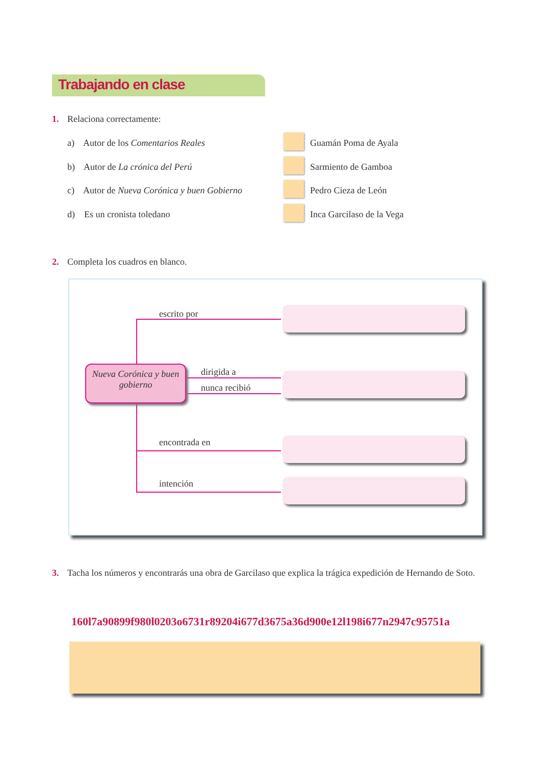Trabajando en clase
1. Relaciona correctamente:
a) Autor de los Comentarios Reales Guamán Poma de Ayala
b) Autor de La crónica del Perú Sarmiento de Gamboa
c) Autor de Nueva Corónica y buen Gobierno Pedro Cieza de León
d) Es un cronista toledano Inca Garcilaso de la Vega
2. Completa los cuadros en blanco.
escrito por
Nueva Corónica y buen gobierno
dirigida a
nunca recibió
encontrada en
intención
3. Tacha los números y encontrarás una obra de Garcilaso que explica la trágica expedición de Hernando de Soto.
160l7a90899f980l0203o6731r89204i677d3675a36d900e12l198i677n2947c95751a